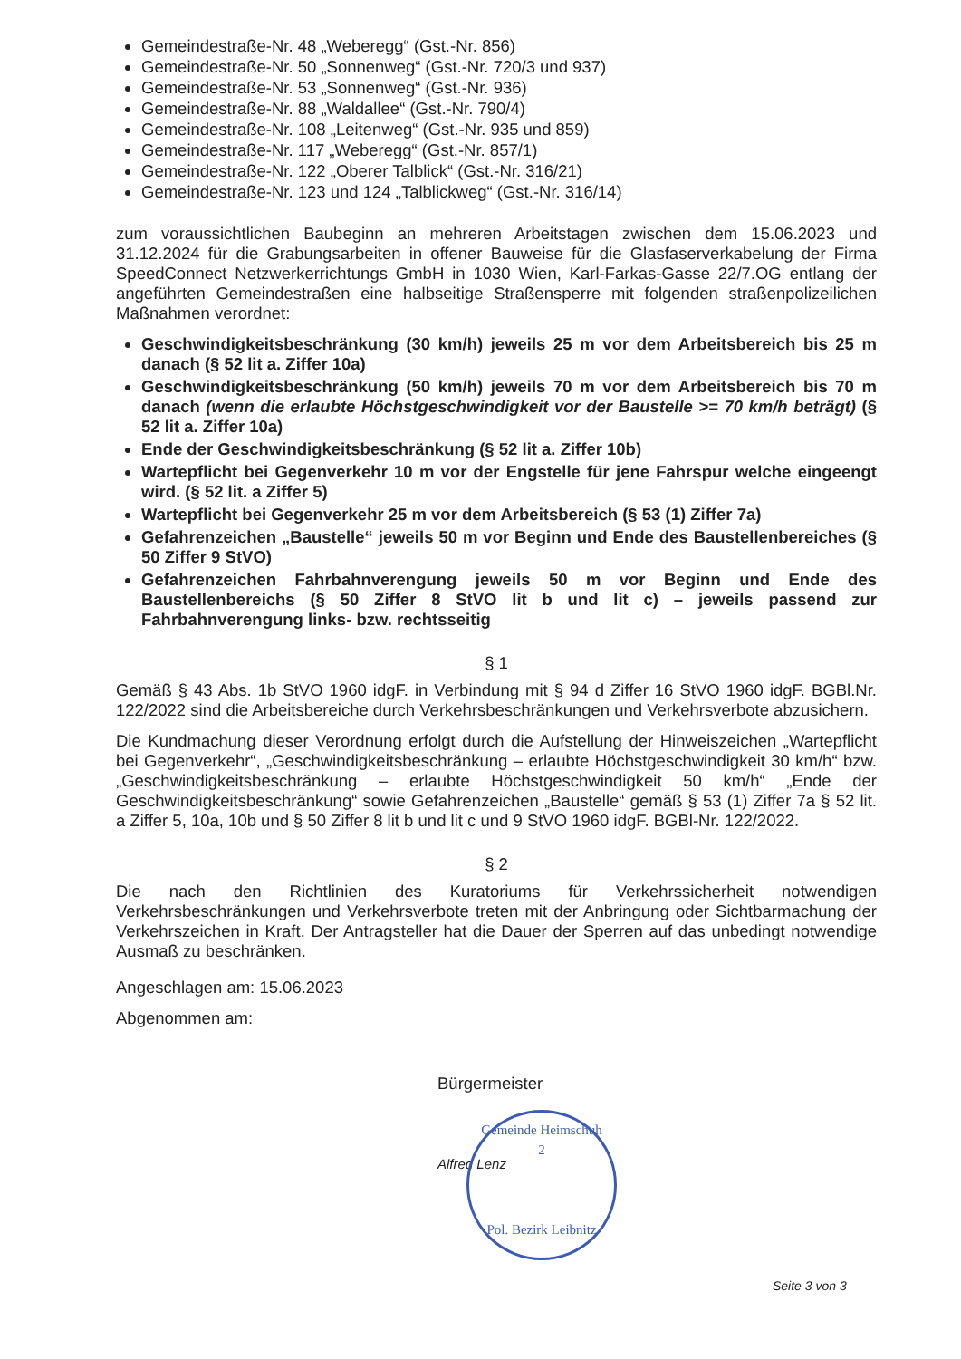Gemeindestraße-Nr. 48 „Weberegg“ (Gst.-Nr. 856)
Gemeindestraße-Nr. 50 „Sonnenweg“ (Gst.-Nr. 720/3 und 937)
Gemeindestraße-Nr. 53 „Sonnenweg“ (Gst.-Nr. 936)
Gemeindestraße-Nr. 88 „Waldallee“ (Gst.-Nr. 790/4)
Gemeindestraße-Nr. 108 „Leitenweg“ (Gst.-Nr. 935 und 859)
Gemeindestraße-Nr. 117 „Weberegg“ (Gst.-Nr. 857/1)
Gemeindestraße-Nr. 122 „Oberer Talblick“ (Gst.-Nr. 316/21)
Gemeindestraße-Nr. 123 und 124 „Talblickweg“ (Gst.-Nr. 316/14)
zum voraussichtlichen Baubeginn an mehreren Arbeitstagen zwischen dem 15.06.2023 und 31.12.2024 für die Grabungsarbeiten in offener Bauweise für die Glasfaserverkabelung der Firma SpeedConnect Netzwerkerrichtungs GmbH in 1030 Wien, Karl-Farkas-Gasse 22/7.OG entlang der angeführten Gemeindestraßen eine halbseitige Straßensperre mit folgenden straßenpolizeilichen Maßnahmen verordnet:
Geschwindigkeitsbeschränkung (30 km/h) jeweils 25 m vor dem Arbeitsbereich bis 25 m danach (§ 52 lit a. Ziffer 10a)
Geschwindigkeitsbeschränkung (50 km/h) jeweils 70 m vor dem Arbeitsbereich bis 70 m danach (wenn die erlaubte Höchstgeschwindigkeit vor der Baustelle >= 70 km/h beträgt) (§ 52 lit a. Ziffer 10a)
Ende der Geschwindigkeitsbeschränkung (§ 52 lit a. Ziffer 10b)
Wartepflicht bei Gegenverkehr 10 m vor der Engstelle für jene Fahrspur welche eingeengt wird. (§ 52 lit. a Ziffer 5)
Wartepflicht bei Gegenverkehr 25 m vor dem Arbeitsbereich (§ 53 (1) Ziffer 7a)
Gefahrenzeichen „Baustelle“ jeweils 50 m vor Beginn und Ende des Baustellenbereiches (§ 50 Ziffer 9 StVO)
Gefahrenzeichen Fahrbahnverengung jeweils 50 m vor Beginn und Ende des Baustellenbereichs (§ 50 Ziffer 8 StVO lit b und lit c) – jeweils passend zur Fahrbahnverengung links- bzw. rechtsseitig
§ 1
Gemäß § 43 Abs. 1b StVO 1960 idgF. in Verbindung mit § 94 d Ziffer 16 StVO 1960 idgF. BGBl.Nr. 122/2022 sind die Arbeitsbereiche durch Verkehrsbeschränkungen und Verkehrsverbote abzusichern.
Die Kundmachung dieser Verordnung erfolgt durch die Aufstellung der Hinweiszeichen „Wartepflicht bei Gegenverkehr“, „Geschwindigkeitsbeschränkung – erlaubte Höchstgeschwindigkeit 30 km/h“ bzw. „Geschwindigkeitsbeschränkung – erlaubte Höchstgeschwindigkeit 50 km/h“ „Ende der Geschwindigkeitsbeschränkung“ sowie Gefahrenzeichen „Baustelle“ gemäß § 53 (1) Ziffer 7a § 52 lit. a Ziffer 5, 10a, 10b und § 50 Ziffer 8 lit b und lit c und 9 StVO 1960 idgF. BGBl-Nr. 122/2022.
§ 2
Die nach den Richtlinien des Kuratoriums für Verkehrssicherheit notwendigen Verkehrsbeschränkungen und Verkehrsverbote treten mit der Anbringung oder Sichtbarmachung der Verkehrszeichen in Kraft. Der Antragsteller hat die Dauer der Sperren auf das unbedingt notwendige Ausmaß zu beschränken.
Angeschlagen am: 15.06.2023
Abgenommen am:
Bürgermeister
Alfred Lenz
Gemeinde Heimschuh
2
Pol. Bezirk Leibnitz
Seite 3 von 3